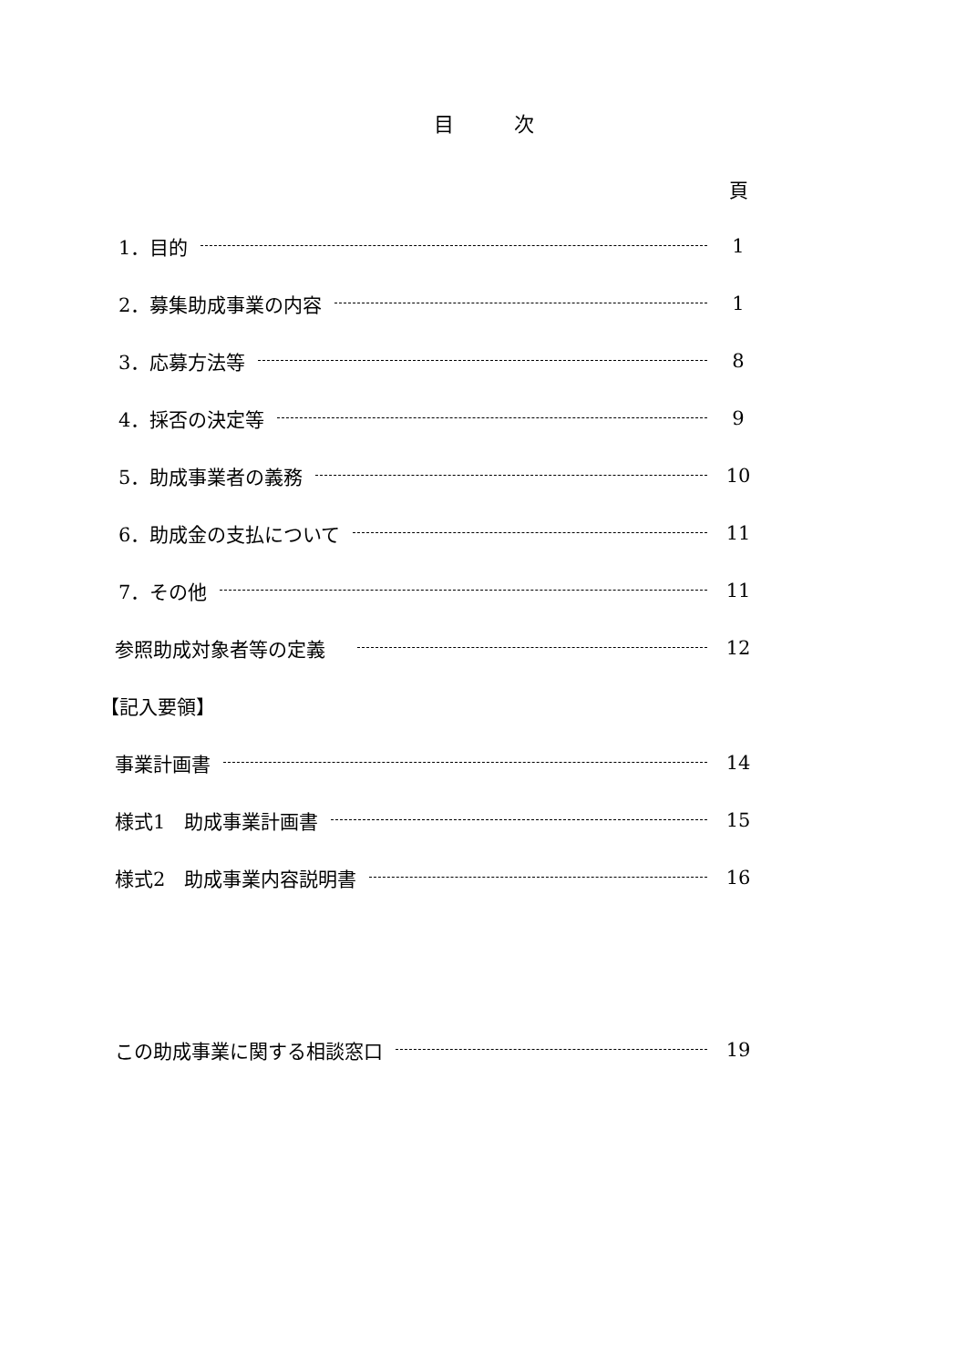目　　　次
頁
1．目的 1
2．募集助成事業の内容 1
3．応募方法等 8
4．採否の決定等 9
5．助成事業者の義務 10
6．助成金の支払について 11
7．その他 11
参照助成対象者等の定義　 12
【記入要領】
事業計画書 14
様式1　助成事業計画書 15
様式2　助成事業内容説明書 16
この助成事業に関する相談窓口 19